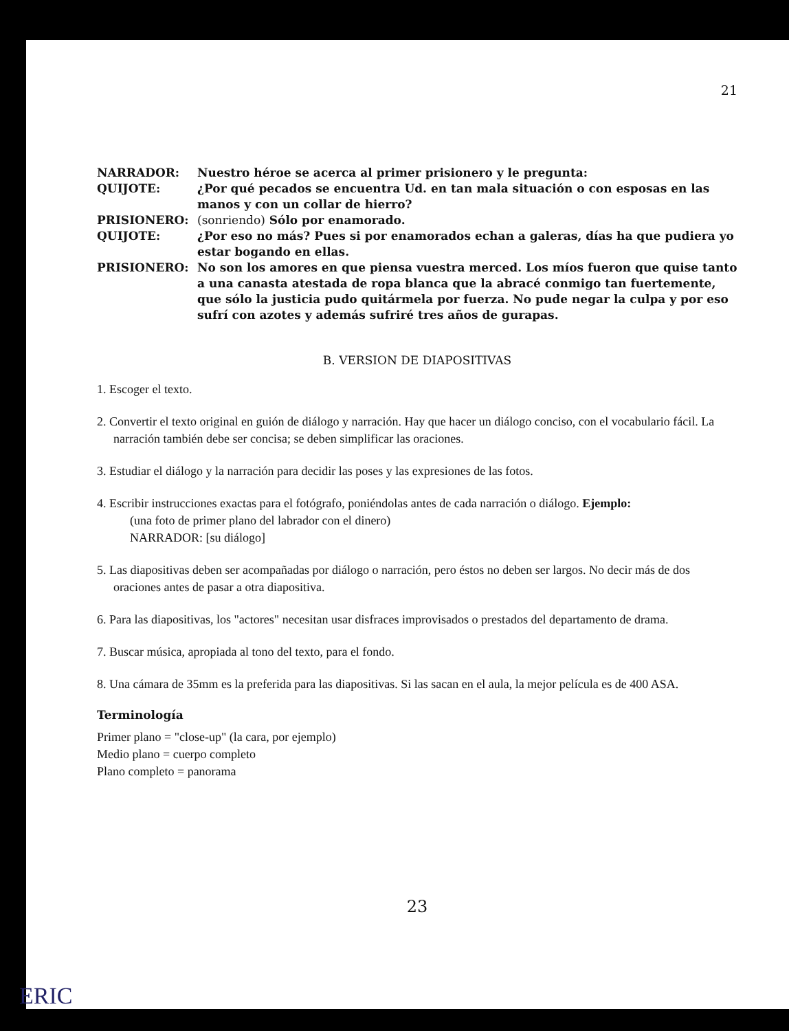21
| NARRADOR: | Nuestro héroe se acerca al primer prisionero y le pregunta: |
| QUIJOTE: | ¿Por qué pecados se encuentra Ud. en tan mala situación o con esposas en las manos y con un collar de hierro? |
| PRISIONERO: | (sonriendo) Sólo por enamorado. |
| QUIJOTE: | ¿Por eso no más? Pues si por enamorados echan a galeras, días ha que pudiera yo estar bogando en ellas. |
| PRISIONERO: | No son los amores en que piensa vuestra merced. Los míos fueron que quise tanto a una canasta atestada de ropa blanca que la abracé conmigo tan fuertemente, que sólo la justicia pudo quitármela por fuerza. No pude negar la culpa y por eso sufrí con azotes y además sufriré tres años de gurapas. |
B. VERSION DE DIAPOSITIVAS
1. Escoger el texto.
2. Convertir el texto original en guión de diálogo y narración. Hay que hacer un diálogo conciso, con el vocabulario fácil. La narración también debe ser concisa; se deben simplificar las oraciones.
3. Estudiar el diálogo y la narración para decidir las poses y las expresiones de las fotos.
4. Escribir instrucciones exactas para el fotógrafo, poniéndolas antes de cada narración o diálogo. Ejemplo:
(una foto de primer plano del labrador con el dinero)
NARRADOR: [su diálogo]
5. Las diapositivas deben ser acompañadas por diálogo o narración, pero éstos no deben ser largos. No decir más de dos oraciones antes de pasar a otra diapositiva.
6. Para las diapositivas, los "actores" necesitan usar disfraces improvisados o prestados del departamento de drama.
7. Buscar música, apropiada al tono del texto, para el fondo.
8. Una cámara de 35mm es la preferida para las diapositivas. Si las sacan en el aula, la mejor película es de 400 ASA.
Terminología
Primer plano = "close-up" (la cara, por ejemplo)
Medio plano = cuerpo completo
Plano completo = panorama
23
ERIC